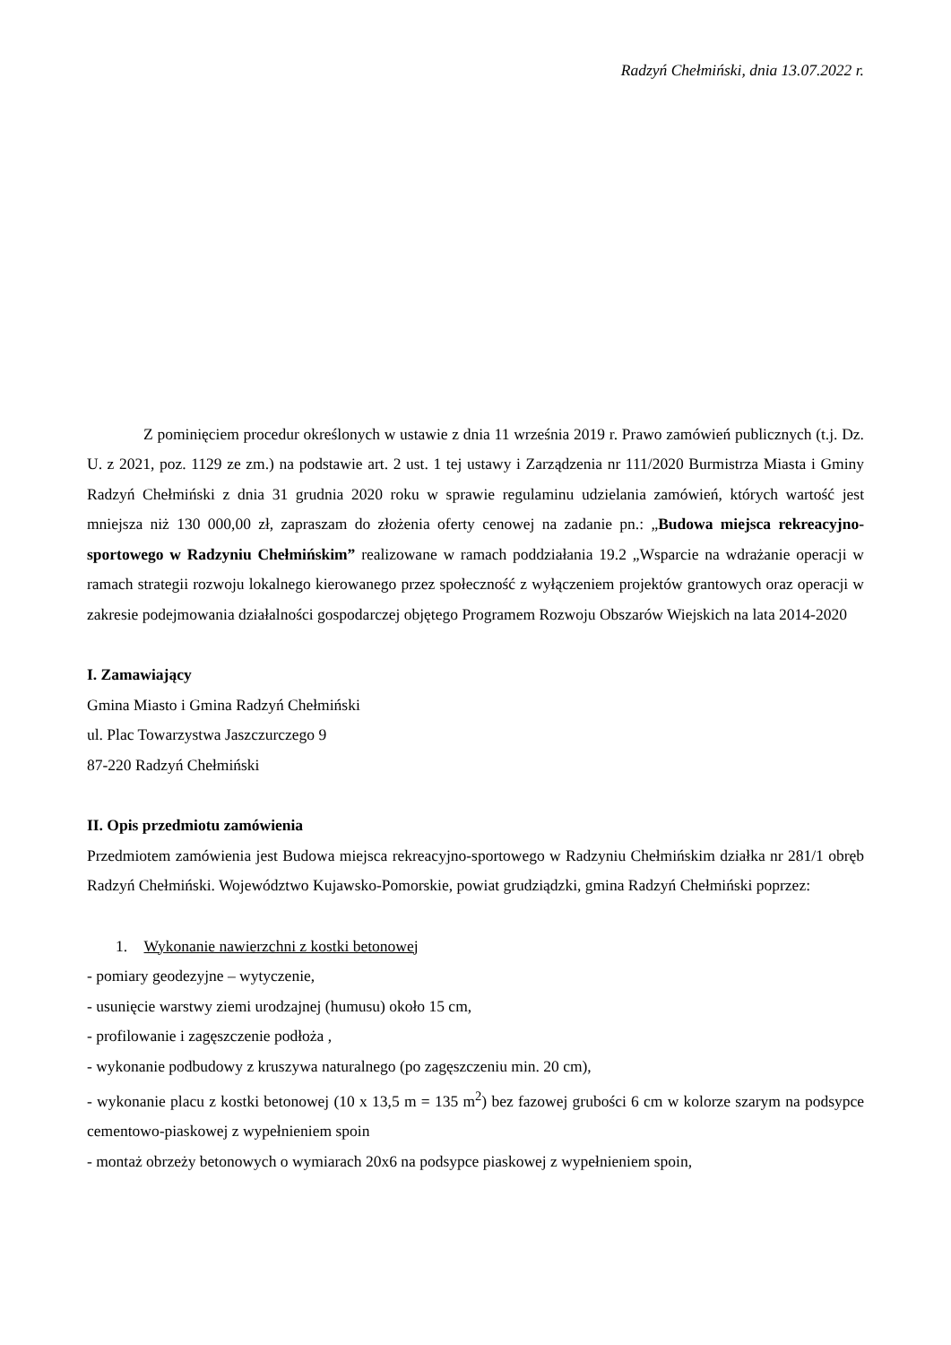Radzyń Chełmiński, dnia 13.07.2022 r.
Z pominięciem procedur określonych w ustawie z dnia 11 września 2019 r. Prawo zamówień publicznych (t.j. Dz. U. z 2021, poz. 1129 ze zm.) na podstawie art. 2 ust. 1 tej ustawy i Zarządzenia nr 111/2020 Burmistrza Miasta i Gminy Radzyń Chełmiński z dnia 31 grudnia 2020 roku w sprawie regulaminu udzielania zamówień, których wartość jest mniejsza niż 130 000,00 zł, zapraszam do złożenia oferty cenowej na zadanie pn.: „Budowa miejsca rekreacyjno-sportowego w Radzyniu Chełmińskim” realizowane w ramach poddziałania 19.2 „Wsparcie na wdrażanie operacji w ramach strategii rozwoju lokalnego kierowanego przez społeczność z wyłączeniem projektów grantowych oraz operacji w zakresie podejmowania działalności gospodarczej objętego Programem Rozwoju Obszarów Wiejskich na lata 2014-2020
I. Zamawiający
Gmina Miasto i Gmina Radzyń Chełmiński
ul. Plac Towarzystwa Jaszczurczego 9
87-220 Radzyń Chełmiński
II. Opis przedmiotu zamówienia
Przedmiotem zamówienia jest Budowa miejsca rekreacyjno-sportowego w Radzyniu Chełmińskim działka nr 281/1 obręb Radzyń Chełmiński. Województwo Kujawsko-Pomorskie, powiat grudziądzki, gmina Radzyń Chełmiński poprzez:
1. Wykonanie nawierzchni z kostki betonowej
- pomiary geodezyjne – wytyczenie,
- usunięcie warstwy ziemi urodzajnej (humusu) około 15 cm,
- profilowanie i zagęszczenie podłoża ,
- wykonanie podbudowy z kruszywa naturalnego (po zagęszczeniu min. 20 cm),
- wykonanie placu z kostki betonowej (10 x 13,5 m = 135 m<sup>2</sup>) bez fazowej grubości 6 cm w kolorze szarym na podsypce cementowo-piaskowej z wypełnieniem spoin
- montaż obrzeży betonowych o wymiarach 20x6 na podsypce piaskowej z wypełnieniem spoin,